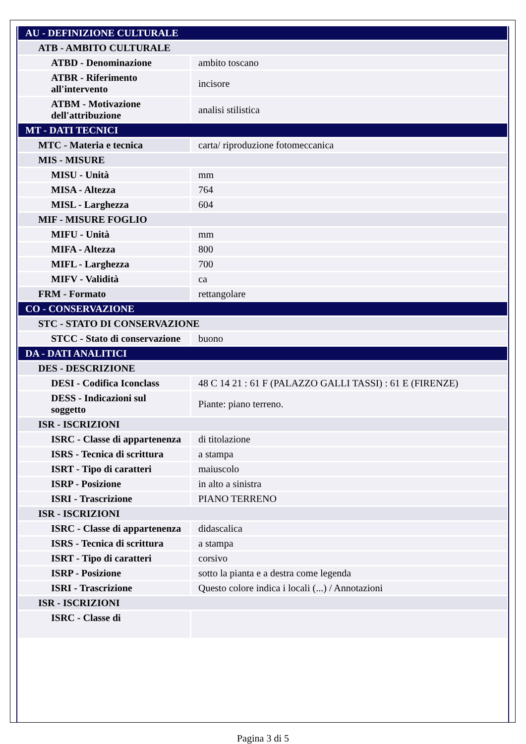| AU - DEFINIZIONE CULTURALE | |
| ATB - AMBITO CULTURALE | |
| ATBD - Denominazione | ambito toscano |
| ATBR - Riferimento all'intervento | incisore |
| ATBM - Motivazione dell'attribuzione | analisi stilistica |
| MT - DATI TECNICI | |
| MTC - Materia e tecnica | carta/ riproduzione fotomeccanica |
| MIS - MISURE | |
| MISU - Unità | mm |
| MISA - Altezza | 764 |
| MISL - Larghezza | 604 |
| MIF - MISURE FOGLIO | |
| MIFU - Unità | mm |
| MIFA - Altezza | 800 |
| MIFL - Larghezza | 700 |
| MIFV - Validità | ca |
| FRM - Formato | rettangolare |
| CO - CONSERVAZIONE | |
| STC - STATO DI CONSERVAZIONE | |
| STCC - Stato di conservazione | buono |
| DA - DATI ANALITICI | |
| DES - DESCRIZIONE | |
| DESI - Codifica Iconclass | 48 C 14 21 : 61 F (PALAZZO GALLI TASSI) : 61 E (FIRENZE) |
| DESS - Indicazioni sul soggetto | Piante: piano terreno. |
| ISR - ISCRIZIONI | |
| ISRC - Classe di appartenenza | di titolazione |
| ISRS - Tecnica di scrittura | a stampa |
| ISRT - Tipo di caratteri | maiuscolo |
| ISRP - Posizione | in alto a sinistra |
| ISRI - Trascrizione | PIANO TERRENO |
| ISR - ISCRIZIONI | |
| ISRC - Classe di appartenenza | didascalica |
| ISRS - Tecnica di scrittura | a stampa |
| ISRT - Tipo di caratteri | corsivo |
| ISRP - Posizione | sotto la pianta e a destra come legenda |
| ISRI - Trascrizione | Questo colore indica i locali (...) / Annotazioni |
| ISR - ISCRIZIONI | |
| ISRC - Classe di | |
Pagina 3 di 5